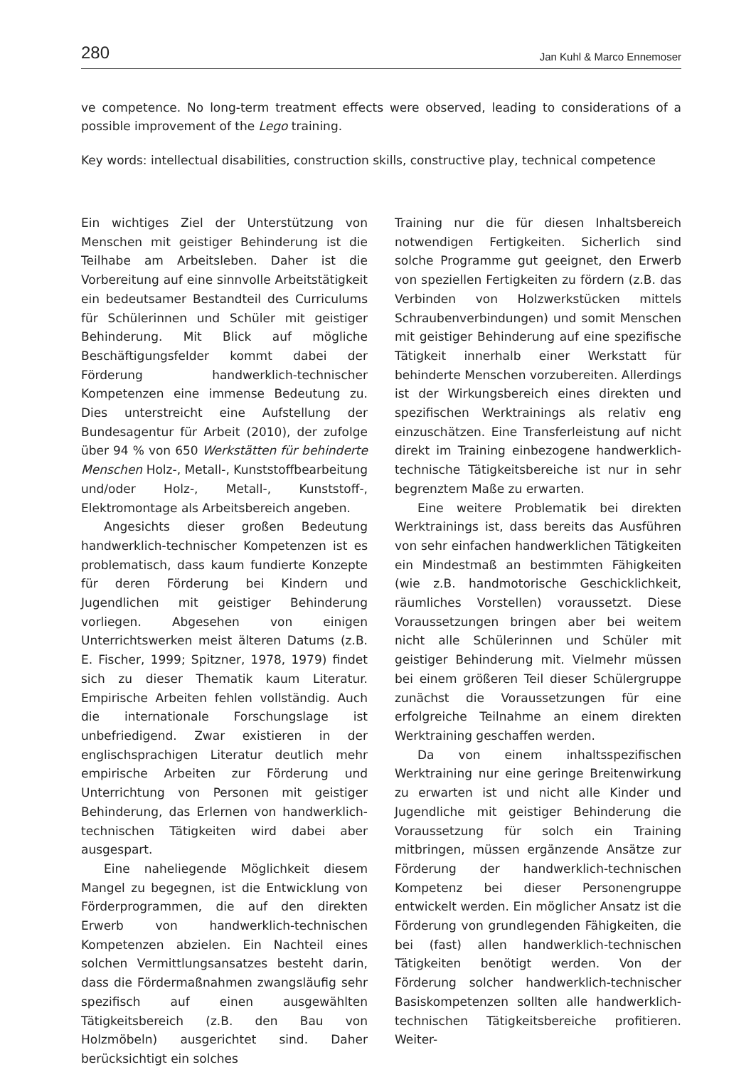280 Jan Kuhl & Marco Ennemoser
ve competence. No long-term treatment effects were observed, leading to considerations of a possible improvement of the Lego training.
Key words: intellectual disabilities, construction skills, constructive play, technical competence
Ein wichtiges Ziel der Unterstützung von Menschen mit geistiger Behinderung ist die Teilhabe am Arbeitsleben. Daher ist die Vorbereitung auf eine sinnvolle Arbeitstätigkeit ein bedeutsamer Bestandteil des Curriculums für Schülerinnen und Schüler mit geistiger Behinderung. Mit Blick auf mögliche Beschäftigungsfelder kommt dabei der Förderung handwerklich-technischer Kompetenzen eine immense Bedeutung zu. Dies unterstreicht eine Aufstellung der Bundesagentur für Arbeit (2010), der zufolge über 94 % von 650 Werkstätten für behinderte Menschen Holz-, Metall-, Kunststoffbearbeitung und/oder Holz-, Metall-, Kunststoff-, Elektromontage als Arbeitsbereich angeben.
Angesichts dieser großen Bedeutung handwerklich-technischer Kompetenzen ist es problematisch, dass kaum fundierte Konzepte für deren Förderung bei Kindern und Jugendlichen mit geistiger Behinderung vorliegen. Abgesehen von einigen Unterrichtswerken meist älteren Datums (z.B. E. Fischer, 1999; Spitzner, 1978, 1979) findet sich zu dieser Thematik kaum Literatur. Empirische Arbeiten fehlen vollständig. Auch die internationale Forschungslage ist unbefriedigend. Zwar existieren in der englischsprachigen Literatur deutlich mehr empirische Arbeiten zur Förderung und Unterrichtung von Personen mit geistiger Behinderung, das Erlernen von handwerklich-technischen Tätigkeiten wird dabei aber ausgespart.
Eine naheliegende Möglichkeit diesem Mangel zu begegnen, ist die Entwicklung von Förderprogrammen, die auf den direkten Erwerb von handwerklich-technischen Kompetenzen abzielen. Ein Nachteil eines solchen Vermittlungsansatzes besteht darin, dass die Fördermaßnahmen zwangsläufig sehr spezifisch auf einen ausgewählten Tätigkeitsbereich (z.B. den Bau von Holzmöbeln) ausgerichtet sind. Daher berücksichtigt ein solches
Training nur die für diesen Inhaltsbereich notwendigen Fertigkeiten. Sicherlich sind solche Programme gut geeignet, den Erwerb von speziellen Fertigkeiten zu fördern (z.B. das Verbinden von Holzwerkstücken mittels Schraubenverbindungen) und somit Menschen mit geistiger Behinderung auf eine spezifische Tätigkeit innerhalb einer Werkstatt für behinderte Menschen vorzubereiten. Allerdings ist der Wirkungsbereich eines direkten und spezifischen Werktrainings als relativ eng einzuschätzen. Eine Transferleistung auf nicht direkt im Training einbezogene handwerklich-technische Tätigkeitsbereiche ist nur in sehr begrenztem Maße zu erwarten.
Eine weitere Problematik bei direkten Werktrainings ist, dass bereits das Ausführen von sehr einfachen handwerklichen Tätigkeiten ein Mindestmaß an bestimmten Fähigkeiten (wie z.B. handmotorische Geschicklichkeit, räumliches Vorstellen) voraussetzt. Diese Voraussetzungen bringen aber bei weitem nicht alle Schülerinnen und Schüler mit geistiger Behinderung mit. Vielmehr müssen bei einem größeren Teil dieser Schülergruppe zunächst die Voraussetzungen für eine erfolgreiche Teilnahme an einem direkten Werktraining geschaffen werden.
Da von einem inhaltsspezifischen Werktraining nur eine geringe Breitenwirkung zu erwarten ist und nicht alle Kinder und Jugendliche mit geistiger Behinderung die Voraussetzung für solch ein Training mitbringen, müssen ergänzende Ansätze zur Förderung der handwerklich-technischen Kompetenz bei dieser Personengruppe entwickelt werden. Ein möglicher Ansatz ist die Förderung von grundlegenden Fähigkeiten, die bei (fast) allen handwerklich-technischen Tätigkeiten benötigt werden. Von der Förderung solcher handwerklich-technischer Basiskompetenzen sollten alle handwerklich-technischen Tätigkeitsbereiche profitieren. Weiter-